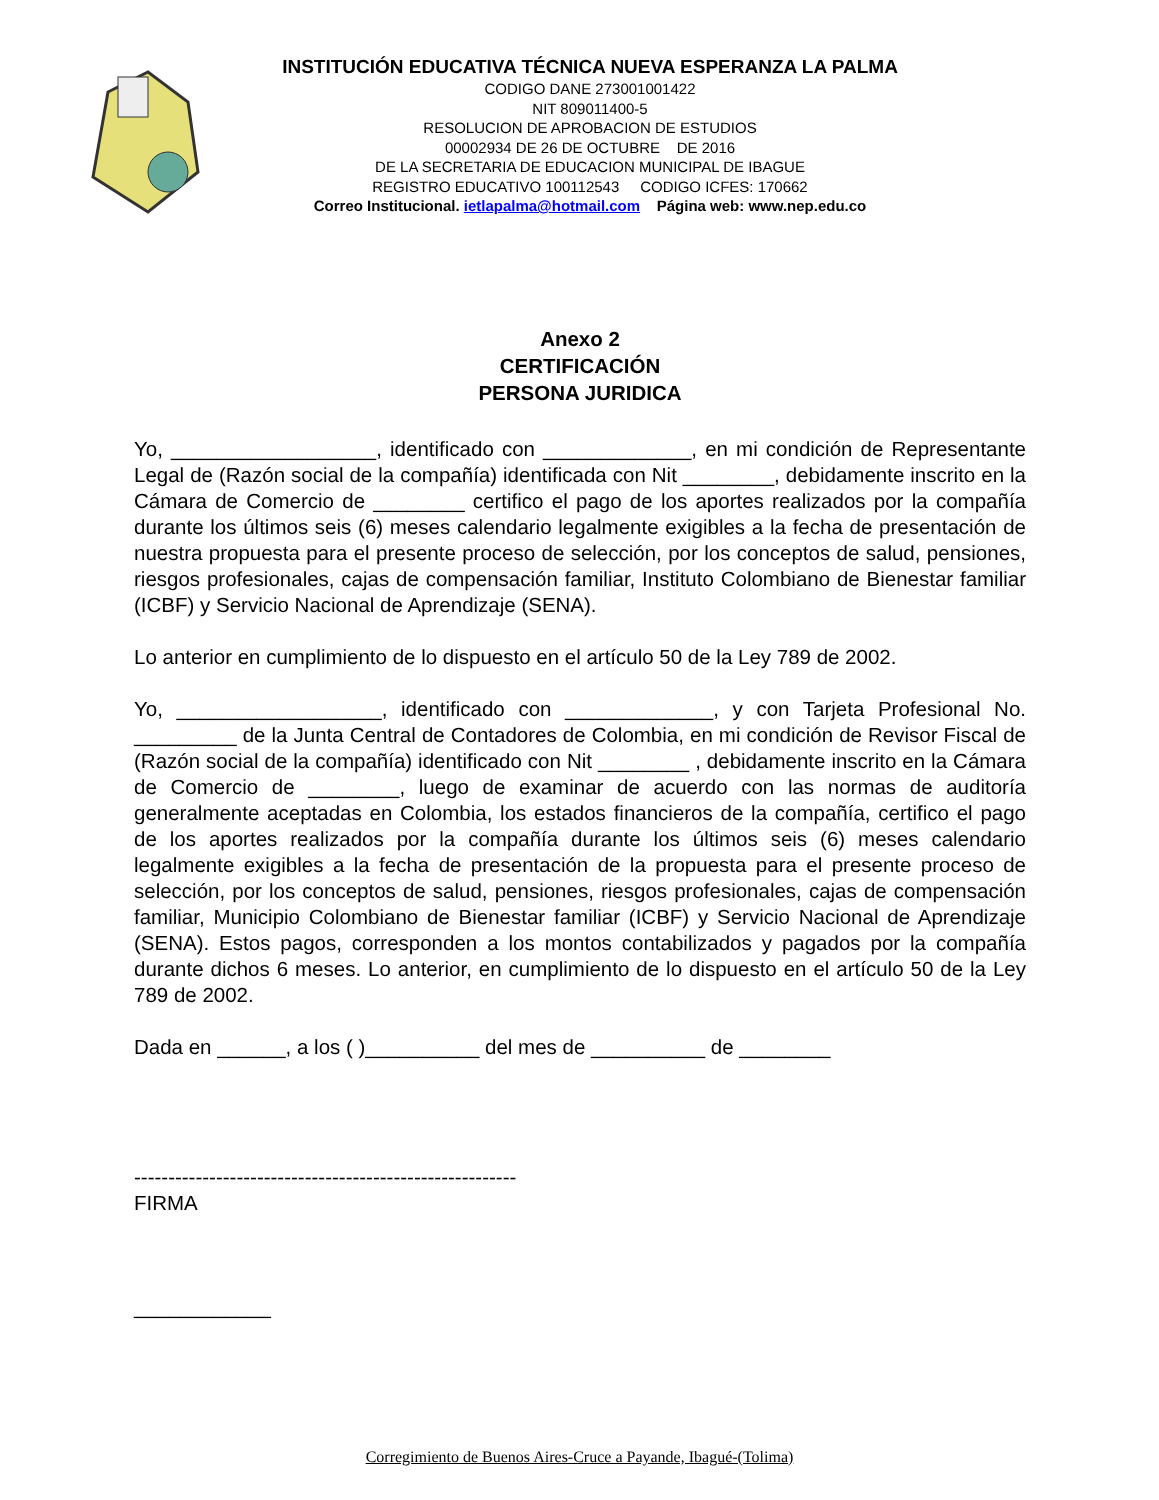INSTITUCIÓN EDUCATIVA TÉCNICA NUEVA ESPERANZA LA PALMA
CODIGO DANE 273001001422
NIT 809011400-5
RESOLUCION DE APROBACION DE ESTUDIOS
00002934 DE 26 DE OCTUBRE DE 2016
DE LA SECRETARIA DE EDUCACION MUNICIPAL DE IBAGUE
REGISTRO EDUCATIVO 100112543 CODIGO ICFES: 170662
Correo Institucional. ietlapalma@hotmail.com Página web: www.nep.edu.co
Anexo 2
CERTIFICACIÓN
PERSONA JURIDICA
Yo, __________________, identificado con _____________, en mi condición de Representante Legal de (Razón social de la compañía) identificada con Nit ________, debidamente inscrito en la Cámara de Comercio de ________ certifico el pago de los aportes realizados por la compañía durante los últimos seis (6) meses calendario legalmente exigibles a la fecha de presentación de nuestra propuesta para el presente proceso de selección, por los conceptos de salud, pensiones, riesgos profesionales, cajas de compensación familiar, Instituto Colombiano de Bienestar familiar (ICBF) y Servicio Nacional de Aprendizaje (SENA).
Lo anterior en cumplimiento de lo dispuesto en el artículo 50 de la Ley 789 de 2002.
Yo, __________________, identificado con _____________, y con Tarjeta Profesional No. _________ de la Junta Central de Contadores de Colombia, en mi condición de Revisor Fiscal de (Razón social de la compañía) identificado con Nit ________ , debidamente inscrito en la Cámara de Comercio de ________, luego de examinar de acuerdo con las normas de auditoría generalmente aceptadas en Colombia, los estados financieros de la compañía, certifico el pago de los aportes realizados por la compañía durante los últimos seis (6) meses calendario legalmente exigibles a la fecha de presentación de la propuesta para el presente proceso de selección, por los conceptos de salud, pensiones, riesgos profesionales, cajas de compensación familiar, Municipio Colombiano de Bienestar familiar (ICBF) y Servicio Nacional de Aprendizaje (SENA). Estos pagos, corresponden a los montos contabilizados y pagados por la compañía durante dichos 6 meses. Lo anterior, en cumplimiento de lo dispuesto en el artículo 50 de la Ley 789 de 2002.
Dada en ______, a los ( )__________ del mes de __________ de ________
--------------------------------------------------------
FIRMA
____________
Corregimiento de Buenos Aires-Cruce a Payande, Ibagué-(Tolima)